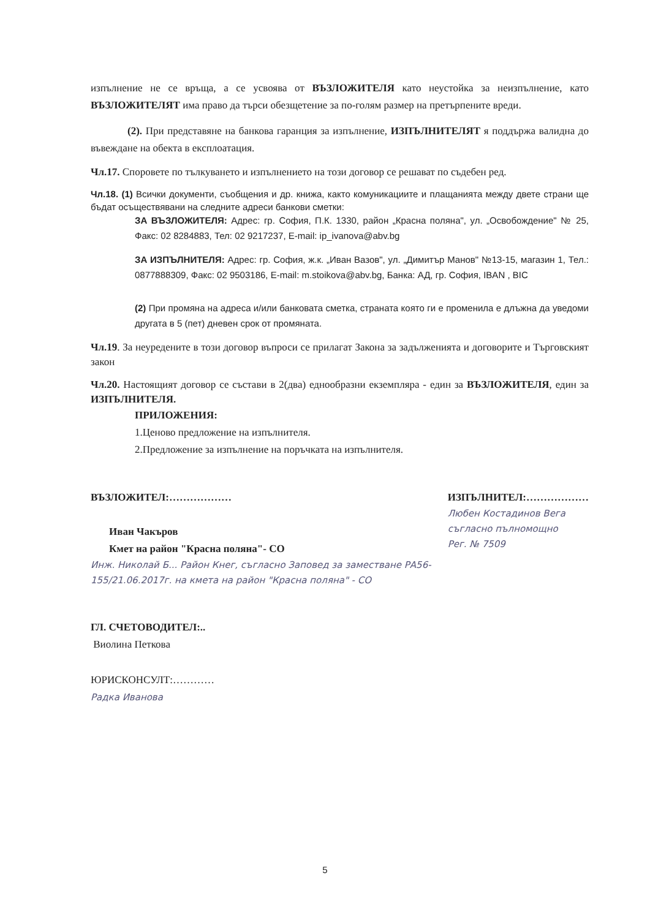изпълнение не се връща, а се усвоява от ВЪЗЛОЖИТЕЛЯ като неустойка за неизпълнение, като ВЪЗЛОЖИТЕЛЯТ има право да търси обезщетение за по-голям размер на претърпените вреди.
(2). При представяне на банкова гаранция за изпълнение, ИЗПЪЛНИТЕЛЯТ я поддържа валидна до въвеждане на обекта в експлоатация.
Чл.17. Споровете по тълкуването и изпълнението на този договор се решават по съдебен ред.
Чл.18. (1) Всички документи, съобщения и др. книжа, както комуникациите и плащанията между двете страни ще бъдат осъществявани на следните адреси банкови сметки:
ЗА ВЪЗЛОЖИТЕЛЯ: Адрес: гр. София, П.К. 1330, район „Красна поляна", ул. „Освобождение" № 25, Факс: 02 8284883, Тел: 02 9217237, E-mail: ip_ivanova@abv.bg
ЗА ИЗПЪЛНИТЕЛЯ: Адрес: гр. София, ж.к. „Иван Вазов", ул. „Димитър Манов" №13-15, магазин 1, Тел.: 0877888309, Факс: 02 9503186, E-mail: m.stoikova@abv.bg, Банка: АД, гр. София, IBAN , BIC
(2) При промяна на адреса и/или банковата сметка, страната която ги е променила е длъжна да уведоми другата в 5 (пет) дневен срок от промяната.
Чл.19. За неуредените в този договор въпроси се прилагат Закона за задълженията и договорите и Търговският закон
Чл.20. Настоящият договор се състави в 2(два) еднообразни екземпляра - един за ВЪЗЛОЖИТЕЛЯ, един за ИЗПЪЛНИТЕЛЯ.
ПРИЛОЖЕНИЯ:
1.Ценово предложение на изпълнителя.
2.Предложение за изпълнение на поръчката на изпълнителя.
ВЪЗЛОЖИТЕЛ:………………
Иван Чакъров
Кмет на район "Красна поляна"- СО
Инж. Николай Б... Район Кнег, съгласно Заповед за заместване РА56-155/21.06.2017г. на кмета на район "Красна поляна" - СО
ИЗПЪЛНИТЕЛ:………………
Любен Костадинов Вега
съгласно пълномощно
Рег. № 7509
ГЛ. СЧЕТОВОДИТЕЛ:..
Виолина Петкова
ЮРИСКОНСУЛТ:…………
Радка Иванова
5